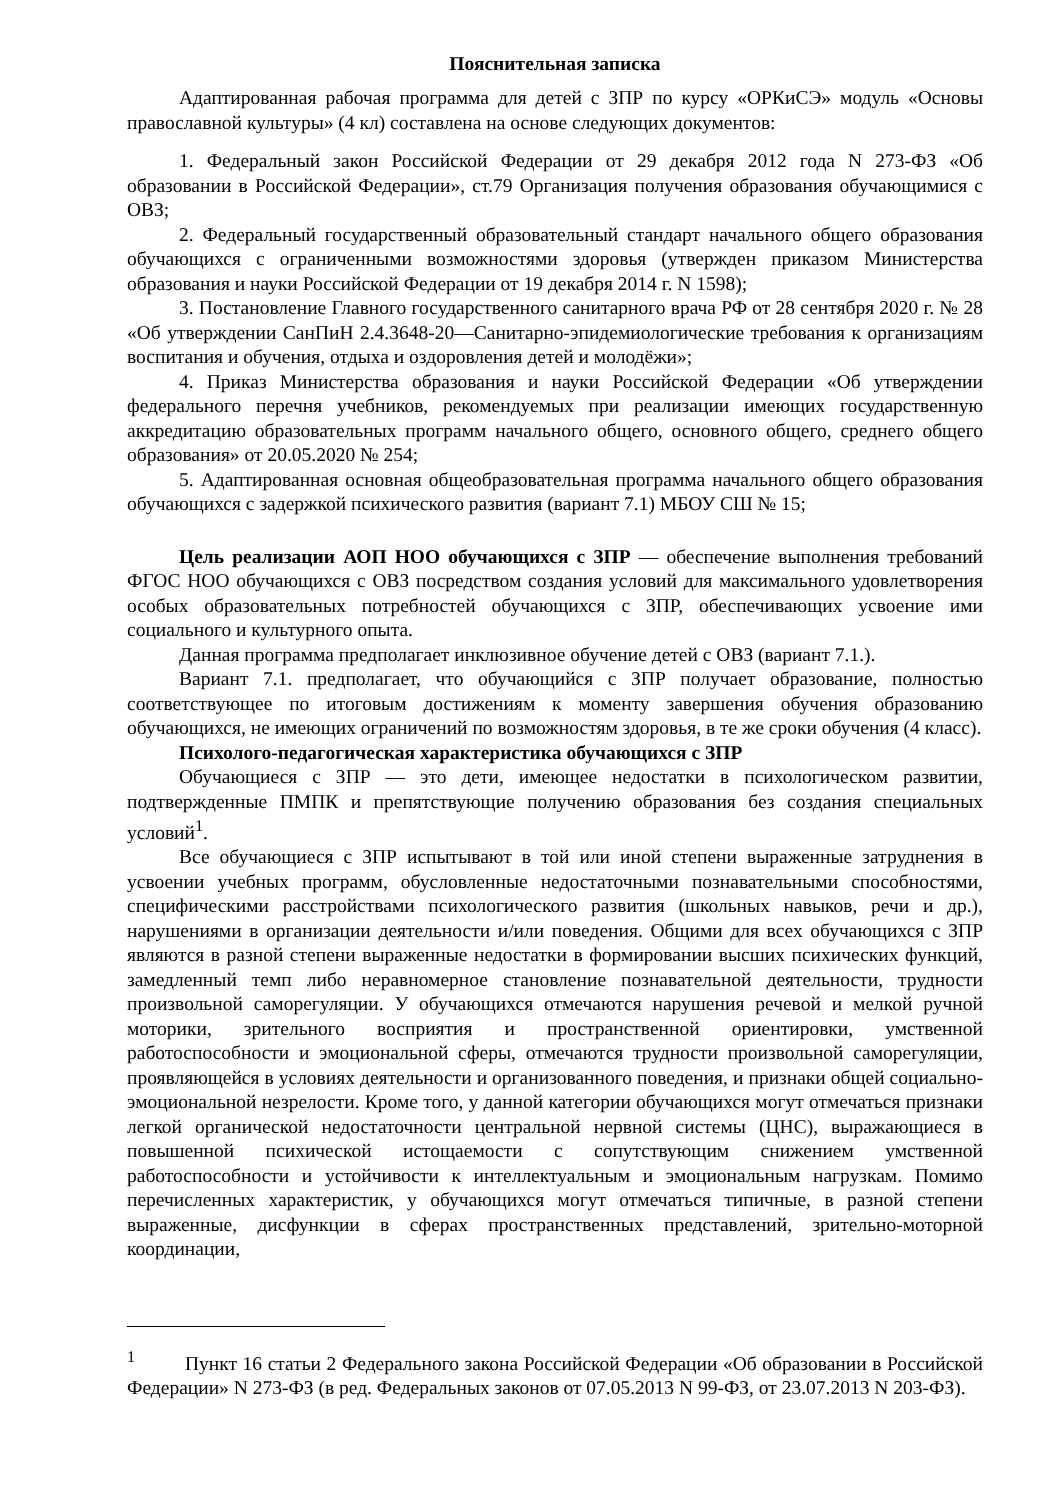Пояснительная записка
Адаптированная рабочая программа для детей с ЗПР по курсу «ОРКиСЭ» модуль «Основы православной культуры» (4 кл) составлена на основе следующих документов:
1. Федеральный закон Российской Федерации от 29 декабря 2012 года N 273-ФЗ «Об образовании в Российской Федерации», ст.79 Организация получения образования обучающимися с ОВЗ;
2. Федеральный государственный образовательный стандарт начального общего образования обучающихся с ограниченными возможностями здоровья (утвержден приказом Министерства образования и науки Российской Федерации от 19 декабря 2014 г. N 1598);
3. Постановление Главного государственного санитарного врача РФ от 28 сентября 2020 г. № 28 «Об утверждении СанПиН 2.4.3648-20―Санитарно-эпидемиологические требования к организациям воспитания и обучения, отдыха и оздоровления детей и молодёжи»;
4. Приказ Министерства образования и науки Российской Федерации «Об утверждении федерального перечня учебников, рекомендуемых при реализации имеющих государственную аккредитацию образовательных программ начального общего, основного общего, среднего общего образования» от 20.05.2020 № 254;
5. Адаптированная основная общеобразовательная программа начального общего образования обучающихся с задержкой психического развития (вариант 7.1) МБОУ СШ № 15;
Цель реализации АОП НОО обучающихся с ЗПР — обеспечение выполнения требований ФГОС НОО обучающихся с ОВЗ посредством создания условий для максимального удовлетворения особых образовательных потребностей обучающихся с ЗПР, обеспечивающих усвоение ими социального и культурного опыта.
Данная программа предполагает инклюзивное обучение детей с ОВЗ (вариант 7.1.).
Вариант 7.1. предполагает, что обучающийся с ЗПР получает образование, полностью соответствующее по итоговым достижениям к моменту завершения обучения образованию обучающихся, не имеющих ограничений по возможностям здоровья, в те же сроки обучения (4 класс).
Психолого-педагогическая характеристика обучающихся с ЗПР
Обучающиеся с ЗПР — это дети, имеющее недостатки в психологическом развитии, подтвержденные ПМПК и препятствующие получению образования без создания специальных условий<sup>1</sup>.
Все обучающиеся с ЗПР испытывают в той или иной степени выраженные затруднения в усвоении учебных программ, обусловленные недостаточными познавательными способностями, специфическими расстройствами психологического развития (школьных навыков, речи и др.), нарушениями в организации деятельности и/или поведения. Общими для всех обучающихся с ЗПР являются в разной степени выраженные недостатки в формировании высших психических функций, замедленный темп либо неравномерное становление познавательной деятельности, трудности произвольной саморегуляции. У обучающихся отмечаются нарушения речевой и мелкой ручной моторики, зрительного восприятия и пространственной ориентировки, умственной работоспособности и эмоциональной сферы, отмечаются трудности произвольной саморегуляции, проявляющейся в условиях деятельности и организованного поведения, и признаки общей социально-эмоциональной незрелости. Кроме того, у данной категории обучающихся могут отмечаться признаки легкой органической недостаточности центральной нервной системы (ЦНС), выражающиеся в повышенной психической истощаемости с сопутствующим снижением умственной работоспособности и устойчивости к интеллектуальным и эмоциональным нагрузкам. Помимо перечисленных характеристик, у обучающихся могут отмечаться типичные, в разной степени выраженные, дисфункции в сферах пространственных представлений, зрительно-моторной координации,
<sup>1</sup> Пункт 16 статьи 2 Федерального закона Российской Федерации «Об образовании в Российской Федерации» N 273-ФЗ (в ред. Федеральных законов от 07.05.2013 N 99-ФЗ, от 23.07.2013 N 203-ФЗ).